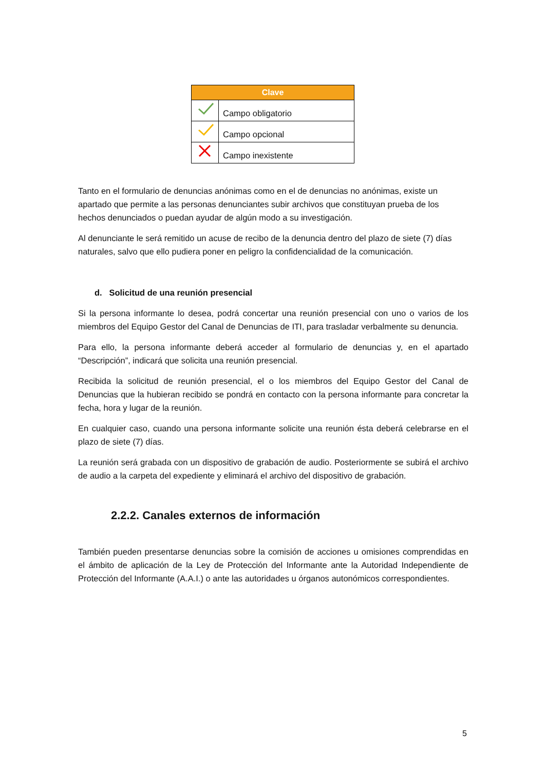| Clave | |
| --- | --- |
| | Campo obligatorio |
| | Campo opcional |
| | Campo inexistente |
Tanto en el formulario de denuncias anónimas como en el de denuncias no anónimas, existe un apartado que permite a las personas denunciantes subir archivos que constituyan prueba de los hechos denunciados o puedan ayudar de algún modo a su investigación.
Al denunciante le será remitido un acuse de recibo de la denuncia dentro del plazo de siete (7) días naturales, salvo que ello pudiera poner en peligro la confidencialidad de la comunicación.
d. Solicitud de una reunión presencial
Si la persona informante lo desea, podrá concertar una reunión presencial con uno o varios de los miembros del Equipo Gestor del Canal de Denuncias de ITI, para trasladar verbalmente su denuncia.
Para ello, la persona informante deberá acceder al formulario de denuncias y, en el apartado “Descripción”, indicará que solicita una reunión presencial.
Recibida la solicitud de reunión presencial, el o los miembros del Equipo Gestor del Canal de Denuncias que la hubieran recibido se pondrá en contacto con la persona informante para concretar la fecha, hora y lugar de la reunión.
En cualquier caso, cuando una persona informante solicite una reunión ésta deberá celebrarse en el plazo de siete (7) días.
La reunión será grabada con un dispositivo de grabación de audio. Posteriormente se subirá el archivo de audio a la carpeta del expediente y eliminará el archivo del dispositivo de grabación.
2.2.2. Canales externos de información
También pueden presentarse denuncias sobre la comisión de acciones u omisiones comprendidas en el ámbito de aplicación de la Ley de Protección del Informante ante la Autoridad Independiente de Protección del Informante (A.A.I.) o ante las autoridades u órganos autonómicos correspondientes.
5